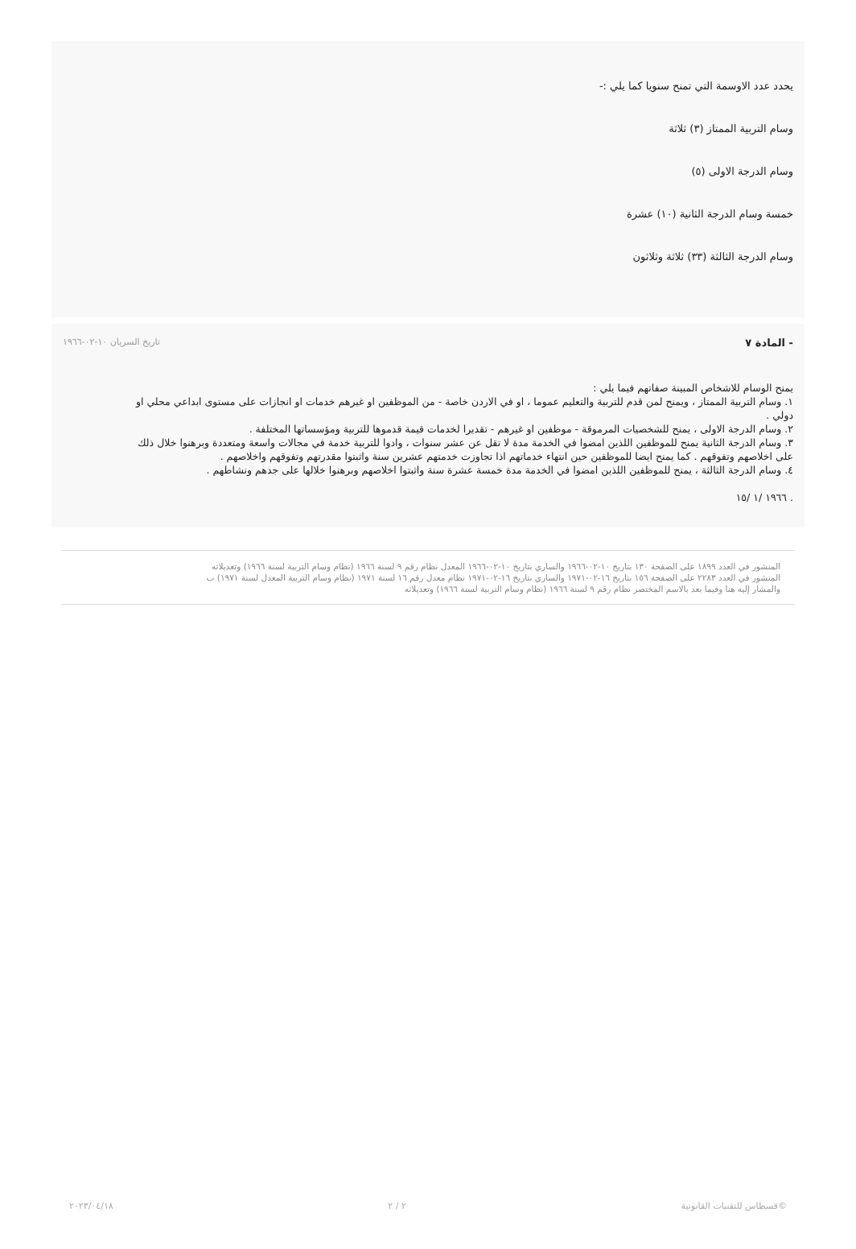يحدد عدد الاوسمة التي تمنح سنويا كما يلي :-
وسام التربية الممتاز (٣) ثلاثة
وسام الدرجة الاولى (٥)
خمسة وسام الدرجة الثانية (١٠) عشرة
وسام الدرجة الثالثة (٣٣) ثلاثة وثلاثون
- المادة ٧ تاريخ السريان ١٠-٠٢-١٩٦٦
يمنح الوسام للاشخاص المبينة صفاتهم فيما يلي :
١. وسام التربية الممتاز ، ويمنح لمن قدم للتربية والتعليم عموما ، او في الاردن خاصة - من الموظفين او غيرهم خدمات او انجازات على مستوى ابداعي محلي او دولي .
٢. وسام الدرجة الاولى ، يمنح للشخصيات المرموقة - موظفين او غيرهم - تقديرا لخدمات قيمة قدموها للتربية ومؤسساتها المختلفة .
٣. وسام الدرجة الثانية يمنح للموظفين اللذين امضوا في الخدمة مدة لا تقل عن عشر سنوات ، وادوا للتربية خدمة في مجالات واسعة ومتعددة وبرهنوا خلال ذلك على اخلاصهم وتفوقهم . كما يمنح ايضا للموظفين حين انتهاء خدماتهم اذا تجاوزت خدمتهم عشرين سنة واثبتوا مقدرتهم وتفوقهم واخلاصهم .
٤. وسام الدرجة الثالثة ، يمنح للموظفين اللذين امضوا في الخدمة مدة خمسة عشرة سنة واثبتوا اخلاصهم وبرهنوا خلالها على جدهم ونشاطهم .
. ١٩٦٦ /١ /١٥
المنشور في العدد ١٨٩٩ على الصفحة ١٣٠ بتاريخ ١٠-٠٢-١٩٦٦ والساري بتاريخ ١٠-٠٢-١٩٦٦ المعدل نظام رقم ٩ لسنة ١٩٦٦ (نظام وسام التربية لسنة ١٩٦٦) وتعديلاته
المنشور في العدد ٢٢٨٣ على الصفحة ١٥٦ بتاريخ ١٦-٠٢-١٩٧١ والساري بتاريخ ١٦-٠٢-١٩٧١ نظام معدل رقم ١٦ لسنة ١٩٧١ (نظام وسام التربية المعدل لسنة ١٩٧١) ب
والمشار إليه هنا وفيما بعد بالاسم المختصر نظام رقم ٩ لسنة ١٩٦٦ (نظام وسام التربية لسنة ١٩٦٦) وتعديلاته
©قسطاس للتقنيات القانونية ٢ / ٢ ٢٠٢٣/٠٤/١٨